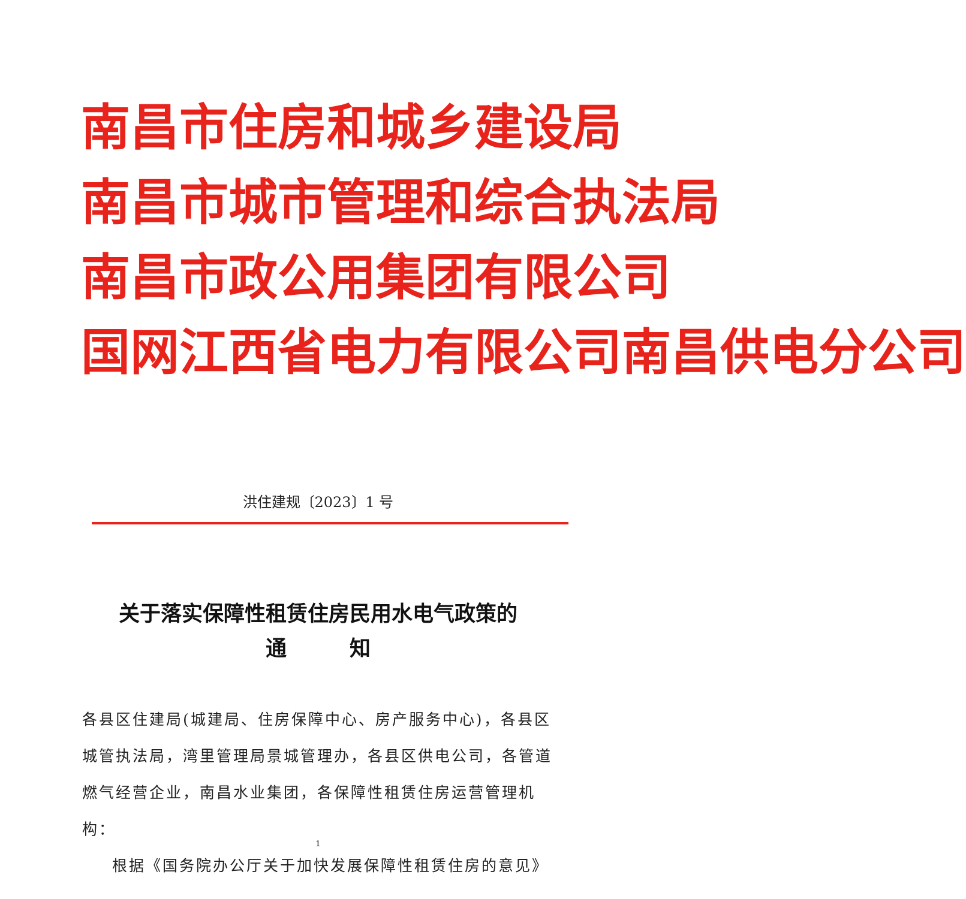南昌市住房和城乡建设局
南昌市城市管理和综合执法局
南昌市政公用集团有限公司
国网江西省电力有限公司南昌供电分公司
洪住建规〔2023〕1 号
关于落实保障性租赁住房民用水电气政策的
通　　　知
各县区住建局(城建局、住房保障中心、房产服务中心)，各县区城管执法局，湾里管理局景城管理办，各县区供电公司，各管道燃气经营企业，南昌水业集团，各保障性租赁住房运营管理机构：
根据《国务院办公厅关于加快发展保障性租赁住房的意见》
1